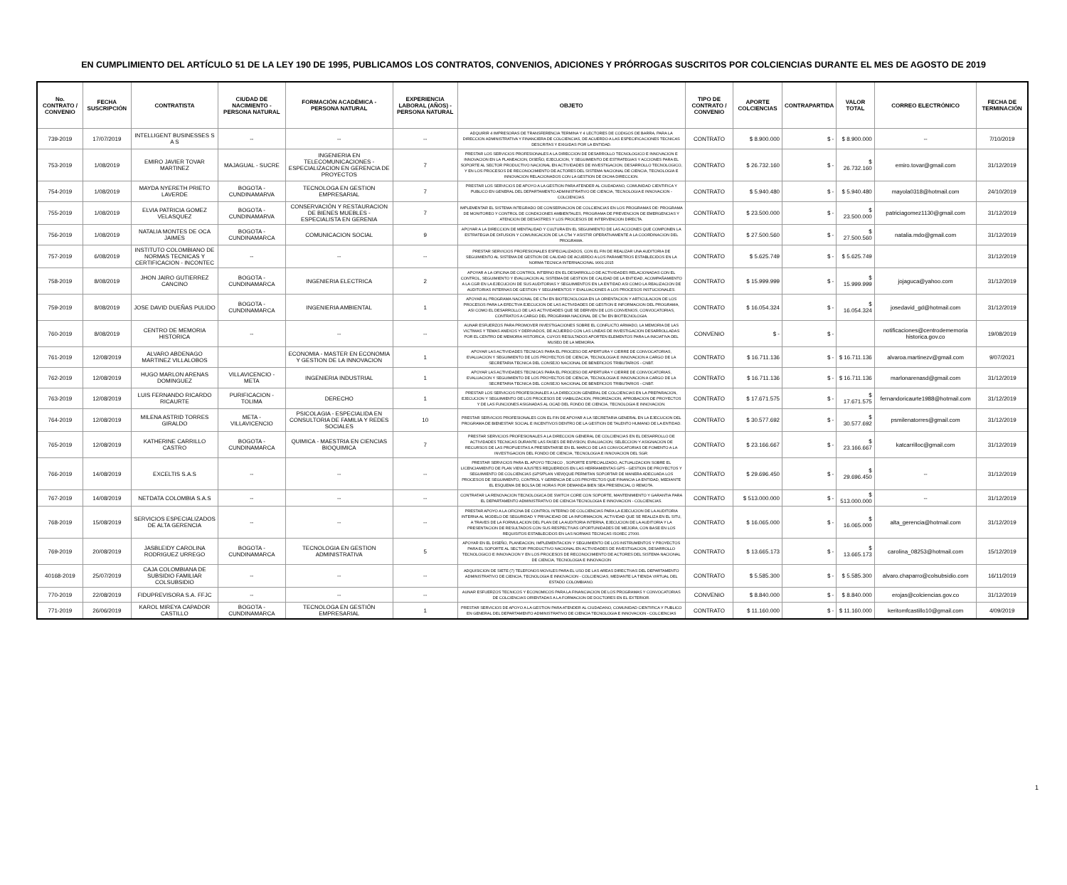EN CUMPLIMIENTO DEL ARTÍCULO 51 DE LA LEY 190 DE 1995, PUBLICAMOS LOS CONTRATOS, CONVENIOS, ADICIONES Y PRÓRROGAS SUSCRITOS POR COLCIENCIAS DURANTE EL MES DE AGOSTO DE 2019
| No. CONTRATO / CONVENIO | FECHA SUSCRIPCIÓN | CONTRATISTA | CIUDAD DE NACIMIENTO - PERSONA NATURAL | FORMACIÓN ACADÉMICA - PERSONA NATURAL | EXPERIENCIA LABORAL (AÑOS) - PERSONA NATURAL | OBJETO | TIPO DE CONTRATO / CONVENIO | APORTE COLCIENCIAS | CONTRAPARTIDA | VALOR TOTAL | CORREO ELECTRÓNICO | FECHA DE TERMINACIÓN |
| --- | --- | --- | --- | --- | --- | --- | --- | --- | --- | --- | --- | --- |
| 739-2019 | 17/07/2019 | INTELLIGENT BUSINESSES S A S | -- | -- | -- | ADQUIRIR 4 IMPRESORAS DE TRANSFERENCIA TERMINA Y 4 LECTORES DE CODIGOS DE BARRA, PARA LA DIRECCION ADMINISTRATIVA Y FINANCIERA DE COLCIENCIAS, DE ACUERDO A LAS ESPECIFICACIONES TECNICAS DESCRITAS Y EXIGIDAS POR LA ENTIDAD. | CONTRATO | $ 8.900.000 | $ - | $ 8.900.000 | -- | 7/10/2019 |
| 753-2019 | 1/08/2019 | EMIRO JAVIER TOVAR MARTINEZ | MAJAGUAL - SUCRE | INGENIERIA EN TELECOMUNICACIONES - ESPECIALIZACION EN GERENCIA DE PROYECTOS | 7 | PRESTAR LOS SERVICIOS PROFESIONALES A LA DIRECCION DE DESARROLLO TECNOLOGICO E INNOVACION E INNOVACION EN LA PLANEACION, DISEÑO, EJECUCION, Y SEGUIMIENTO DE ESTRATEGIAS Y ACCIONES PARA EL SOPORTE AL SECTOR PRODUCTIVO NACIONAL EN ACTIVIDADES DE INVESTIGACION, DESARROLLO TECNOLOGICO, Y EN LOS PROCESOS DE RECONOCIMIENTO DE ACTORES DEL SISTEMA NACIONAL DE CIENCIA, TECNOLOGIA E INNOVACION RELACIONADOS CON LA GESTION DE DICHA DIRECCION. | CONTRATO | $ 26.732.160 | $ - | $ 26.732.160 | emiro.tovar@gmail.com | 31/12/2019 |
| 754-2019 | 1/08/2019 | MAYDA NYERETH PRIETO LAVERDE | BOGOTA - CUNDINAMARVA | TECNOLOGA EN GESTION EMPRESARIAL | 7 | PRESTAR LOS SERVICIOS DE APOYO A LA GESTION PARA ATENDER AL CIUDADANO, COMUNIDAD CIENTIFICA Y PUBLICO EN GENERAL DEL DEPARTAMENTO ADMINISTRATIVO DE CIENCIA, TECNOLOGIA E INNOVACION - COLCIENCIAS. | CONTRATO | $ 5.940.480 | $ - | $ 5.940.480 | mayola0318@hotmail.com | 24/10/2019 |
| 755-2019 | 1/08/2019 | ELVIA PATRICIA GOMEZ VELASQUEZ | BOGOTA - CUNDINAMARVA | CONSERVACIÓN Y RESTAURACION DE BIENES MUEBLES - ESPECIALISTA EN GERENIA | 7 | IMPLEMENTAR EL SISTEMA INTEGRADO DE CONSERVACION DE COLCIENCIAS EN LOS PROGRAMAS DE: PROGRAMA DE MONITOREO Y CONTROL DE CONDICIONES AMBIENTALES, PROGRAMA DE PREVENCION DE EMERGENCIAS Y ATENCION DE DESASTRES Y LOS PROCESOS DE INTERVENCION DIRECTA. | CONTRATO | $ 23.500.000 | $ - | $ 23.500.000 | patriciagomez1130@gmail.com | 31/12/2019 |
| 756-2019 | 1/08/2019 | NATALIA MONTES DE OCA JAIMES | BOGOTA - CUNDINAMARCA | COMUNICACION SOCIAL | 9 | APOYAR A LA DIRECCION DE MENTALIDAD Y CULTURA EN EL SEGUIMIENTO DE LAS ACCIONES QUE COMPONEN LA ESTRATEGIA DE DIFUSION Y COMUNICACION DE LA CTeI Y ASISTIR OPERATIVAMENTE A LA COORDINACION DEL PROGRAMA. | CONTRATO | $ 27.500.560 | $ - | $ 27.500.560 | natalia.mdo@gmail.com | 31/12/2019 |
| 757-2019 | 6/08/2019 | INSTITUTO COLOMBIANO DE NORMAS TECNICAS Y CERTIFICACION - INCONTEC | -- | -- | -- | PRESTAR SERVICIOS PROFESIONALES ESPECIALIZADOS, CON EL FIN DE REALIZAR UNA AUDITORIA DE SEGUIMIENTO AL SISTEMA DE GESTION DE CALIDAD DE ACUERDO A LOS PARAMETROS ESTABLECIDOS EN LA NORMA TECNICA INTERNACIONAL 9001:2015 | CONTRATO | $ 5.625.749 | $ - | $ 5.625.749 | | 31/12/2019 |
| 758-2019 | 8/08/2019 | JHON JAIRO GUTIERREZ CANCINO | BOGOTA - CUNDINAMARCA | INGENIERIA ELECTRICA | 2 | APOYAR A LA OFICINA DE CONTROL INTERNO EN EL DESARROLLO DE ACTIVIDADES RELACIONADAS CON EL CONTROL, SEGUIMIENTO Y EVALUACION AL SISTEMA DE GESTION DE CALIDAD DE LA ENTIDAD, ACOMPAÑAMIENTO A LA CGR EN LA EJECUCION DE SUS AUDITORIAS Y SEGUIMIENTOS EN LA ENTIDAD ASI COMO LA REALIZACION DE AUDITORIAS INTERNAS DE GESTION Y SEGUIMIENTOS Y EVALUACIONES A LOS PROCESOS INSTUCIONALES. | CONTRATO | $ 15.999.999 | $ - | $ 15.999.999 | jojaguca@yahoo.com | 31/12/2019 |
| 759-2019 | 8/08/2019 | JOSE DAVID DUEÑAS PULIDO | BOGOTA - CUNDINAMARCA | INGENIERIA AMBIENTAL | 1 | APOYAR AL PROGRAMA NACIONAL DE CTeI EN BIOTECNOLOGIA EN LA ORIENTACION Y ARTICULACION DE LOS PROCESOS PARA LA EFECTIVA EJECUCION DE LAS ACTIVIDADES DE GESTION E INFORMACION DEL PROGRAMA, ASI COMO EL DESARROLLO DE LAS ACTIVIDADES QUE SE DERIVEN DE LOS CONVENIOS, CONVOCATORIAS, CONTRATOS A CARGO DEL PROGRAMA NACIONAL DE CTeI EN BIOTECNOLOGIA. | CONTRATO | $ 16.054.324 | $ - | $ 16.054.324 | josedavid_gd@hotmail.com | 31/12/2019 |
| 760-2019 | 8/08/2019 | CENTRO DE MEMORIA HISTORICA | -- | -- | -- | AUNAR ESFUERZOS PARA PROMOVER INVESTIGACIONES SOBRE EL CONFLICTO ARMADO, LA MEMORIA DE LAS VICTIMAS Y TEMAS ANEXOS Y DERIVADOS, DE ACUERDO CON LAS LINEAS DE INVESTIGACION DESARROLLADAS POR EL CENTRO DE MEMORIA HISTORICA, CUYOS RESULTADOS APORTEN ELEMENTOS PARA LA INICIATIVA DEL MUSEO DE LA MEMORIA. | CONVENIO | $ - | $ - | | notificaciones@centrodememoria historica.gov.co | 19/08/2019 |
| 761-2019 | 12/08/2019 | ALVARO ABDENAGO MARTINEZ VILLALOBOS | | ECONOMIA - MASTER EN ECONOMIA Y GESTION DE LA INNOVACION | 1 | APOYAR LAS ACTIVIDADES TECNICAS PARA EL PROCESO DE APERTURA Y CIERRE DE CONVOCATORIAS, EVALUACION Y SEGUIMIENTO DE LOS PROYECTOS DE CIENCIA, TECNOLOGIA E INNOVACION A CARGO DE LA SECRETARIA TECNICA DEL CONSEJO NACIONAL DE BENEFICIOS TRIBUTARIOS - CNBT. | CONTRATO | $ 16.711.136 | $ - | $ 16.711.136 | alvaroa.martinezv@gmail.com | 9/07/2021 |
| 762-2019 | 12/08/2019 | HUGO MARLON ARENAS DOMINGUEZ | VILLAVICENCIO - META | INGENIERIA INDUSTRIAL | 1 | APOYAR LAS ACTIVIDADES TECNICAS PARA EL PROCESO DE APERTURA Y CIERRE DE CONVOCATORIAS, EVALUACION Y SEGUIMIENTO DE LOS PROYECTOS DE CIENCIA, TECNOLOGIA E INNOVACION A CARGO DE LA SECRETARIA TECNICA DEL CONSEJO NACIONAL DE BENEFICIOS TRIBUTARIOS - CNBT. | CONTRATO | $ 16.711.136 | $ - | $ 16.711.136 | marlonarenasd@gmail.com | 31/12/2019 |
| 763-2019 | 12/08/2019 | LUIS FERNANDO RICARDO RICAURTE | PURIFICACION - TOLIMA | DERECHO | 1 | PRESTAR LOS SERVICIOS PROFESIONALES A LA DIRECCION GENERAL DE COLCIENCIAS EN LA PREPARACION, EJECUCION Y SEGUIMIENTO DE LOS PROCESOS DE VIABILIZACION, PRIORIZACION, APROBACION DE PROYECTOS Y DE LAS FUNCIONES ASIGNADAS AL OCAD DEL FONDO DE CIENCIA, TECNOLOGIA E INNOVACION. | CONTRATO | $ 17.671.575 | $ - | $ 17.671.575 | fernandoricaurte1988@hotmail.com | 31/12/2019 |
| 764-2019 | 12/08/2019 | MILENA ASTRID TORRES GIRALDO | META - VILLAVICENCIO | PSICOLAGIA - ESPECIALIDA EN CONSULTORIA DE FAMILIA Y REDES SOCIALES | 10 | PRESTAR SERVICIOS PROFESIONALES CON EL FIN DE APOYAR A LA SECRETARIA GENERAL EN LA EJECUCION DEL PROGRAMA DE BIENESTAR SOCIAL E INCENTIVOS DENTRO DE LA GESTION DE TALENTO HUMANO DE LA ENTIDAD. | CONTRATO | $ 30.577.692 | $ - | $ 30.577.692 | psmilenatorres@gmail.com | 31/12/2019 |
| 765-2019 | 12/08/2019 | KATHERINE CARRILLO CASTRO | BOGOTA - CUNDINAMARCA | QUIMICA - MAESTRIA EN CIENCIAS BIOQUIMICA | 7 | PRESTAR SERVICIOS PROFESIONALES A LA DIRECCION GENERAL DE COLCIENCIAS EN EL DESARROLLO DE ACTIVIDADES TECNICAS DURANTE LAS FASES DE REVISION, EVALUACION, SELECCION Y ASIGNACION DE RECURSOS DE LAS PROPUESTAS A PRESENTARSE EN EL MARCO DE LAS CONVOCATORIAS DE FOMENTO A LA INVESTIGACION DEL FONDO DE CIENCIA, TECNOLOGIA E INNOVACION DEL SGR. | CONTRATO | $ 23.166.667 | $ - | $ 23.166.667 | katcarrilloc@gmail.com | 31/12/2019 |
| 766-2019 | 14/08/2019 | EXCELTIS S.A.S | -- | -- | -- | PRESTAR SERVICIOS PARA EL APOYO TECNICO , SOPORTE ESPECIALIZADO, ACTUALIZACION SOBRE EL LICENCIAMIENTO DE PLAN VIEW AJUSTES REQUERIDOS EN LAS HERRAMIENTAS GPS - GESTION DE PROYECTOS Y SEGUIMIENTO DE COLCIENCIAS (GPS/PLAN VIEW)QUE PERMITAN SOPORTAR DE MANERA ADECUADA LOS PROCESOS DE SEGUIMIENTO, CONTROL Y GERENCIA DE LOS PROYECTOS QUE FINANCIA LA ENTIDAD, MEDIANTE EL ESQUEMA DE BOLSA DE HORAS POR DEMANDA BIEN SEA PRESENCIAL O REMOTA. | CONTRATO | $ 29.696.450 | $ - | $ 29.696.450 | -- | 31/12/2019 |
| 767-2019 | 14/08/2019 | NETDATA COLOMBIA S.A.S | -- | -- | -- | CONTRATAR LA RENOVACION TECNOLOGICA DE SWITCH CORE CON SOPORTE, MANTENIMIENTO Y GARANTIA PARA EL DEPARTAMENTO ADMINISTRATIVO DE CIENCIA TECNOLOGIA E INNOVACION - COLCIENCIAS. | CONTRATO | $ 513.000.000 | $ - | $ 513.000.000 | -- | 31/12/2019 |
| 768-2019 | 15/08/2019 | SERVICIOS ESPECIALIZADOS DE ALTA GERENCIA | -- | -- | -- | PRESTAR APOYO A LA OFICINA DE CONTROL INTERNO DE COLCIENCIAS PARA LA EJECUCION DE LA AUDITORIA INTERNA AL MODELO DE SEGURIDAD Y PRIVACIDAD DE LA INFORMACION, ACTIVIDAD QUE SE REALIZA EN EL SITU, A TRAVES DE LA FORMULACION DEL PLAN DE LA AUDITORIA INTERNA, EJECUCION DE LA AUDITORIA Y LA PRESENTACION DE RESULTADOS CON SUS RESPECTIVAS OPORTUNIDADES DE MEJORA, CON BASE EN LOS REQUISITOS ESTABLECIDOS EN LAS NORMAS TECNICAS ISO/IEC 27000. | CONTRATO | $ 16.065.000 | $ - | $ 16.065.000 | alta_gerencia@hotmail.com | 31/12/2019 |
| 769-2019 | 20/08/2019 | JASBLEIDY CAROLINA RODRIGUEZ URREGO | BOGOTA - CUNDINAMARCA | TECNOLOGIA EN GESTION ADMINISTRATIVA | 5 | APOYAR EN EL DISEÑO, PLANEACION, IMPLEMENTACION Y SEGUIMIENTO DE LOS INSTRUMENTOS Y PROYECTOS PARA EL SOPORTE AL SECTOR PRODUCTIVO NACIONAL EN ACTIVIDADES DE INVESTIGACION, DESARROLLO TECNOLOGICO E INNOVACION Y EN LOS PROCESOS DE RECONOCIMIENTO DE ACTORES DEL SISTEMA NACIONAL DE CIENCIA, TECNOLOGIA E INNOVACION | CONTRATO | $ 13.665.173 | $ - | $ 13.665.173 | carolina_08253@hotmail.com | 15/12/2019 |
| 40168-2019 | 25/07/2019 | CAJA COLOMBIANA DE SUBSIDIO FAMILIAR COLSUBSIDIO | -- | -- | -- | ADQUISICION DE SIETE (7) TELEFONOS MOVILES PARA EL USO DE LAS AREAS DIRECTIVAS DEL DEPARTAMENTO ADMINISTRATIVO DE CIENCIA, TECNOLOGIA E INNOVACION - COLCIENCIAS, MEDIANTE LA TIENDA VIRTUAL DEL ESTADO COLOMBIANO. | CONTRATO | $ 5.585.300 | $ - | $ 5.585.300 | alvaro.chaparro@colsubsidio.com | 16/11/2019 |
| 770-2019 | 22/08/2019 | FIDUPREVISORA S.A. FFJC | -- | -- | -- | AUNAR ESFUERZOS TECNICOS Y ECONOMICOS PARA LA FINANCIACION DE LOS PROGRAMAS Y CONVOCATORIAS DE COLCIENCIAS ORIENTADAS A LA FORMACION DE DOCTORES EN EL EXTERIOR. | CONVENIO | $ 8.840.000 | $ - | $ 8.840.000 | erojas@colciencias.gov.co | 31/12/2019 |
| 771-2019 | 26/06/2019 | KAROL MIREYA CAPADOR CASTILLO | BOGOTA - CUNDINAMARCA | TECNOLOGA EN GESTIÓN EMPRESARIAL | 1 | PRESTAR SERVICIOS DE APOYO A LA GESTION PARA ATENDER AL CIUDADANO, COMUNIDAD CIENTIFICA Y PUBLICO EN GENERAL DEL DEPARTAMENTO ADMINISTRATIVO DE CIENCIA TECNOLOGIA E INNOVACION - COLCIENCIAS | CONTRATO | $ 11.160.000 | $ - | $ 11.160.000 | keritomfcastillo10@gmail.com | 4/09/2019 |
1